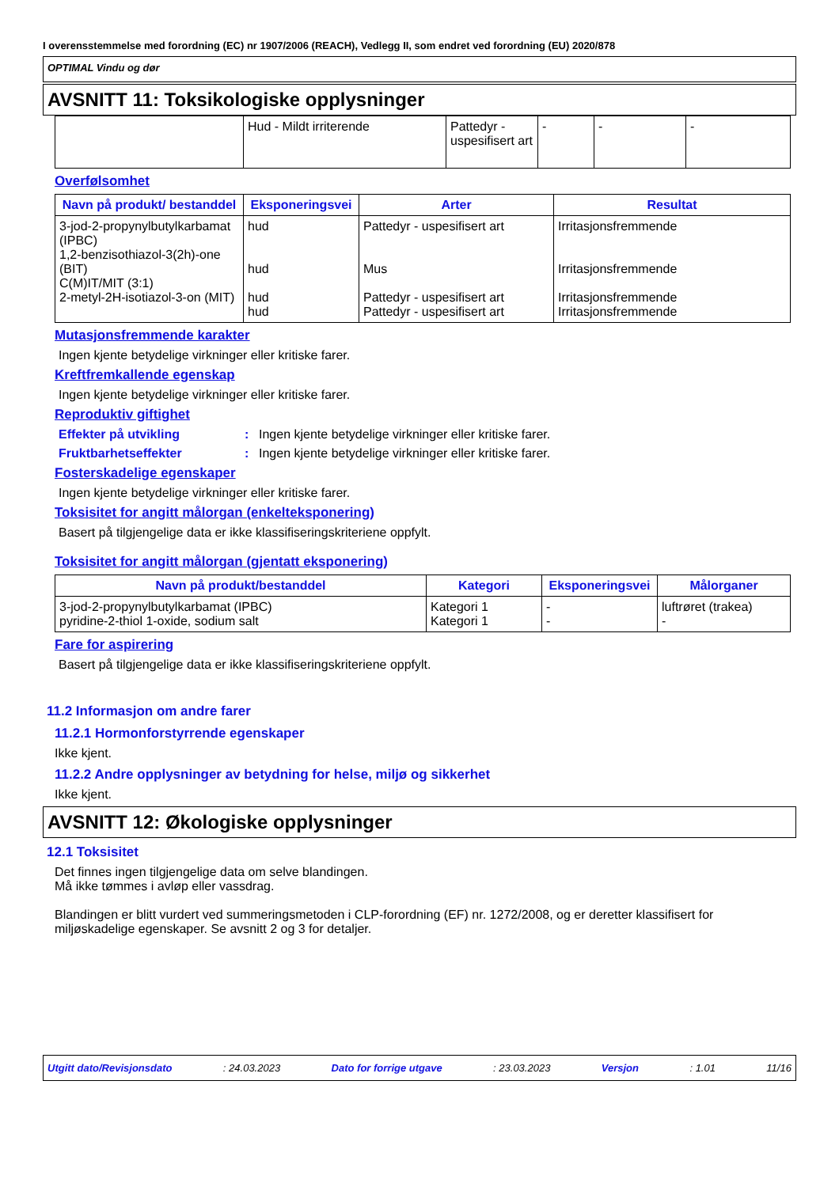I overensstemmelse med forordning (EC) nr 1907/2006 (REACH), Vedlegg II, som endret ved forordning (EU) 2020/878
OPTIMAL Vindu og dør
AVSNITT 11: Toksikologiske opplysninger
| | Hud - Mildt irriterende | Pattedyr - uspesifisert art | - | - | - |
Overfølsomhet
| Navn på produkt/ bestanddel | Eksponeringsvei | Arter | Resultat |
| --- | --- | --- | --- |
| 3-jod-2-propynylbutylkarbamat (IPBC) 1,2-benzisothiazol-3(2h)-one (BIT) C(M)IT/MIT (3:1) 2-metyl-2H-isotiazol-3-on (MIT) | hud hud hud hud | Pattedyr - uspesifisert art Mus Pattedyr - uspesifisert art Pattedyr - uspesifisert art | Irritasjonsfremmende Irritasjonsfremmende Irritasjonsfremmende Irritasjonsfremmende |
Mutasjonsfremmende karakter
Ingen kjente betydelige virkninger eller kritiske farer.
Kreftfremkallende egenskap
Ingen kjente betydelige virkninger eller kritiske farer.
Reproduktiv giftighet
Effekter på utvikling: Ingen kjente betydelige virkninger eller kritiske farer.
Fruktbarhetseffekter: Ingen kjente betydelige virkninger eller kritiske farer.
Fosterskadelige egenskaper
Ingen kjente betydelige virkninger eller kritiske farer.
Toksisitet for angitt målorgan (enkelteksponering)
Basert på tilgjengelige data er ikke klassifiseringskriteriene oppfylt.
Toksisitet for angitt målorgan (gjentatt eksponering)
| Navn på produkt/bestanddel | Kategori | Eksponeringsvei | Målorganer |
| --- | --- | --- | --- |
| 3-jod-2-propynylbutylkarbamat (IPBC) pyridine-2-thiol 1-oxide, sodium salt | Kategori 1 Kategori 1 | - - | luftrøret (trakea) - |
Fare for aspirering
Basert på tilgjengelige data er ikke klassifiseringskriteriene oppfylt.
11.2 Informasjon om andre farer
11.2.1 Hormonforstyrrende egenskaper
Ikke kjent.
11.2.2 Andre opplysninger av betydning for helse, miljø og sikkerhet
Ikke kjent.
AVSNITT 12: Økologiske opplysninger
12.1 Toksisitet
Det finnes ingen tilgjengelige data om selve blandingen.
Må ikke tømmes i avløp eller vassdrag.
Blandingen er blitt vurdert ved summeringsmetoden i CLP-forordning (EF) nr. 1272/2008, og er deretter klassifisert for miljøskadelige egenskaper. Se avsnitt 2 og 3 for detaljer.
Utgitt dato/Revisjonsdato : 24.03.2023 Dato for forrige utgave : 23.03.2023 Versjon : 1.01 11/16